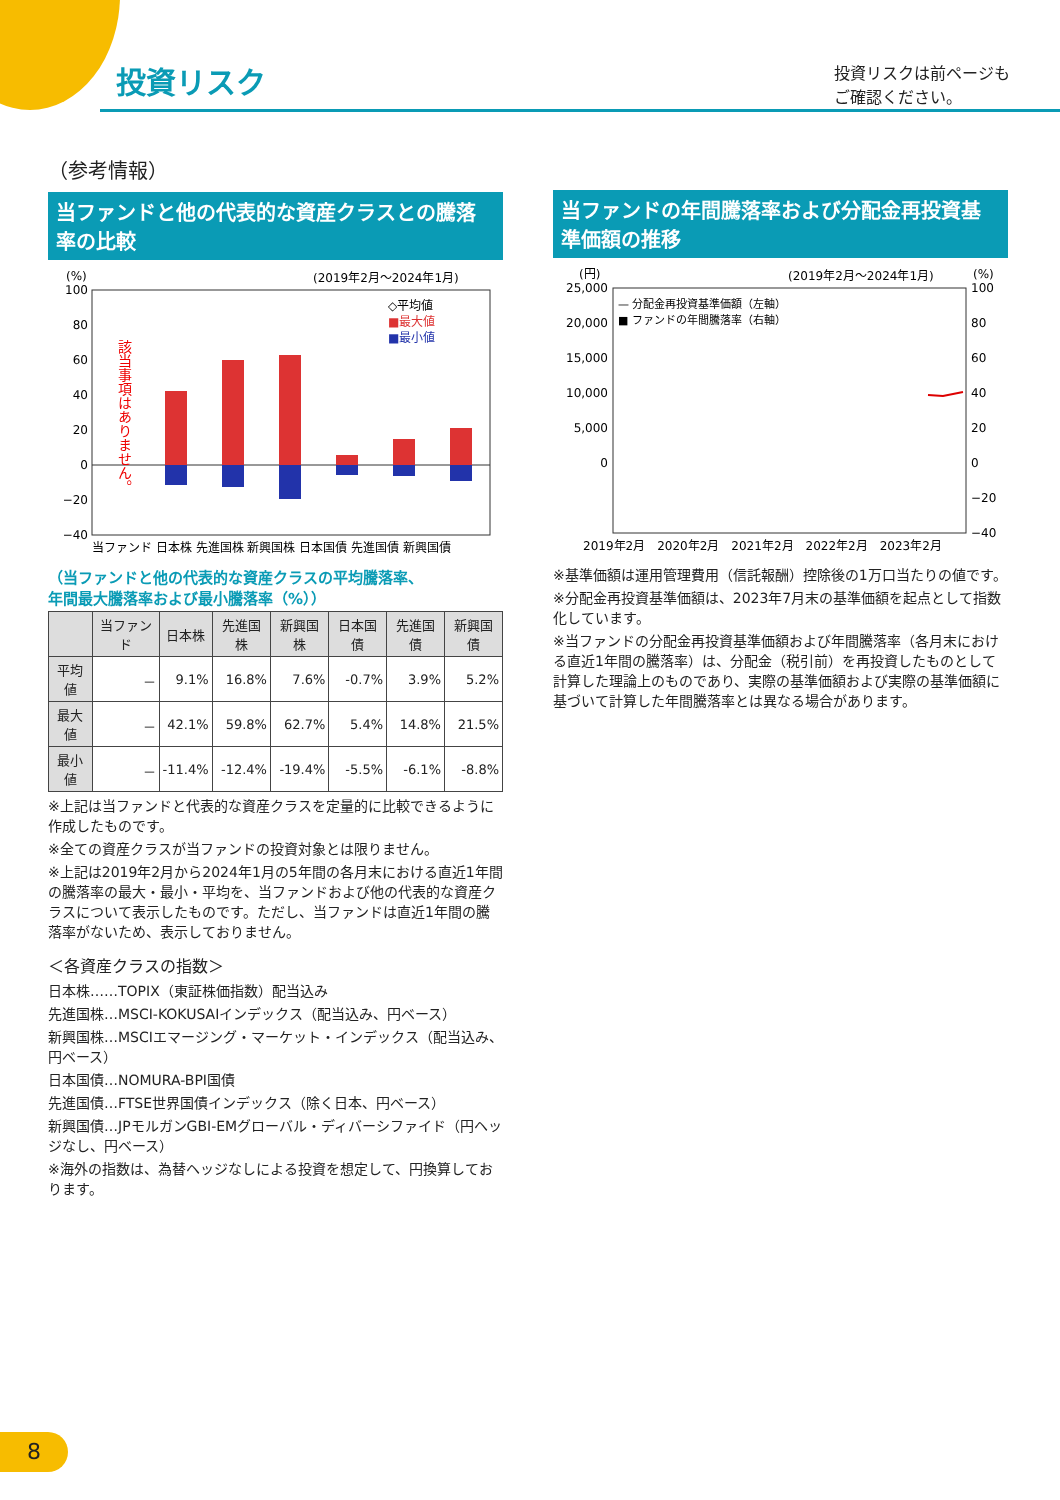投資リスク
投資リスクは前ページも
ご確認ください。
（参考情報）
当ファンドと他の代表的な資産クラスとの騰落率の比較
(%)
(2019年2月～2024年1月)
100
80
60
40
20
0
−20
−40
該当事項はありません。
当ファンド 日本株 先進国株 新興国株 日本国債 先進国債 新興国債
◇平均値
■最大値
■最小値
（当ファンドと他の代表的な資産クラスの平均騰落率、
年間最大騰落率および最小騰落率（%））
| | 当ファンド | 日本株 | 先進国株 | 新興国株 | 日本国債 | 先進国債 | 新興国債 |
| --- | --- | --- | --- | --- | --- | --- | --- |
| 平均値 | － | 9.1% | 16.8% | 7.6% | -0.7% | 3.9% | 5.2% |
| 最大値 | － | 42.1% | 59.8% | 62.7% | 5.4% | 14.8% | 21.5% |
| 最小値 | － | -11.4% | -12.4% | -19.4% | -5.5% | -6.1% | -8.8% |
※上記は当ファンドと代表的な資産クラスを定量的に比較できるように作成したものです。
※全ての資産クラスが当ファンドの投資対象とは限りません。
※上記は2019年2月から2024年1月の5年間の各月末における直近1年間の騰落率の最大・最小・平均を、当ファンドおよび他の代表的な資産クラスについて表示したものです。ただし、当ファンドは直近1年間の騰落率がないため、表示しておりません。
＜各資産クラスの指数＞
日本株……TOPIX（東証株価指数）配当込み
先進国株…MSCI-KOKUSAIインデックス（配当込み、円ベース）
新興国株…MSCIエマージング・マーケット・インデックス（配当込み、円ベース）
日本国債…NOMURA-BPI国債
先進国債…FTSE世界国債インデックス（除く日本、円ベース）
新興国債…JPモルガンGBI-EMグローバル・ディバーシファイド（円ヘッジなし、円ベース）
※海外の指数は、為替ヘッジなしによる投資を想定して、円換算しております。
当ファンドの年間騰落率および分配金再投資基準価額の推移
(円)
(2019年2月～2024年1月)
(%)
25,000
20,000
15,000
10,000
5,000
0
100
80
60
40
20
0
−20
−40
— 分配金再投資基準価額（左軸）
■ ファンドの年間騰落率（右軸）
2019年2月　2020年2月　2021年2月　2022年2月　2023年2月
※基準価額は運用管理費用（信託報酬）控除後の1万口当たりの値です。
※分配金再投資基準価額は、2023年7月末の基準価額を起点として指数化しています。
※当ファンドの分配金再投資基準価額および年間騰落率（各月末における直近1年間の騰落率）は、分配金（税引前）を再投資したものとして計算した理論上のものであり、実際の基準価額および実際の基準価額に基づいて計算した年間騰落率とは異なる場合があります。
8